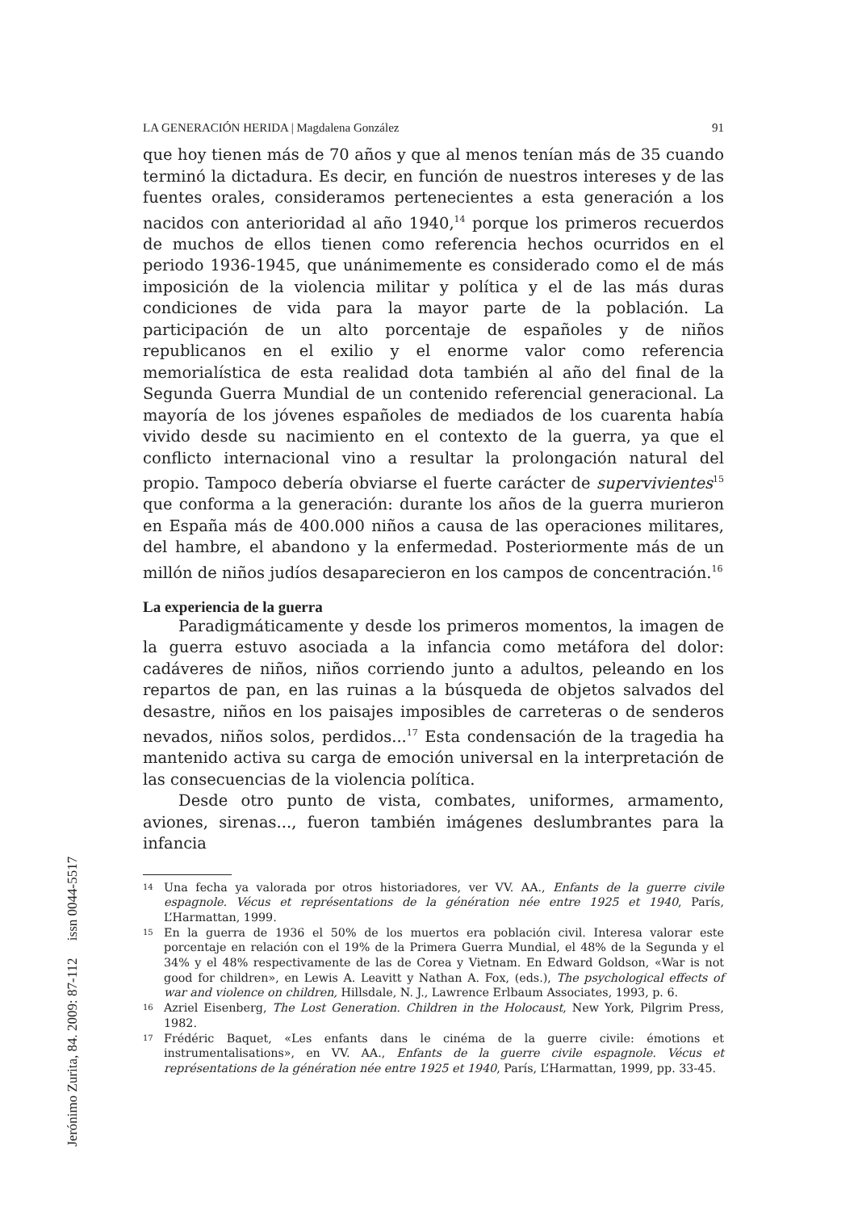LA GENERACIÓN HERIDA | Magdalena González 91
que hoy tienen más de 70 años y que al menos tenían más de 35 cuando terminó la dictadura. Es decir, en función de nuestros intereses y de las fuentes orales, consideramos pertenecientes a esta generación a los nacidos con anterioridad al año 1940,<sup>14</sup> porque los primeros recuerdos de muchos de ellos tienen como referencia hechos ocurridos en el periodo 1936-1945, que unánimemente es considerado como el de más imposición de la violencia militar y política y el de las más duras condiciones de vida para la mayor parte de la población. La participación de un alto porcentaje de españoles y de niños republicanos en el exilio y el enorme valor como referencia memorialística de esta realidad dota también al año del final de la Segunda Guerra Mundial de un contenido referencial generacional. La mayoría de los jóvenes españoles de mediados de los cuarenta había vivido desde su nacimiento en el contexto de la guerra, ya que el conflicto internacional vino a resultar la prolongación natural del propio. Tampoco debería obviarse el fuerte carácter de supervivientes<sup>15</sup> que conforma a la generación: durante los años de la guerra murieron en España más de 400.000 niños a causa de las operaciones militares, del hambre, el abandono y la enfermedad. Posteriormente más de un millón de niños judíos desaparecieron en los campos de concentración.<sup>16</sup>
La experiencia de la guerra
Paradigmáticamente y desde los primeros momentos, la imagen de la guerra estuvo asociada a la infancia como metáfora del dolor: cadáveres de niños, niños corriendo junto a adultos, peleando en los repartos de pan, en las ruinas a la búsqueda de objetos salvados del desastre, niños en los paisajes imposibles de carreteras o de senderos nevados, niños solos, perdidos...<sup>17</sup> Esta condensación de la tragedia ha mantenido activa su carga de emoción universal en la interpretación de las consecuencias de la violencia política.
Desde otro punto de vista, combates, uniformes, armamento, aviones, sirenas..., fueron también imágenes deslumbrantes para la infancia
14 Una fecha ya valorada por otros historiadores, ver VV. AA., Enfants de la guerre civile espagnole. Vécus et représentations de la génération née entre 1925 et 1940, París, L’Harmattan, 1999.
15 En la guerra de 1936 el 50% de los muertos era población civil. Interesa valorar este porcentaje en relación con el 19% de la Primera Guerra Mundial, el 48% de la Segunda y el 34% y el 48% respectivamente de las de Corea y Vietnam. En Edward Goldson, «War is not good for children», en Lewis A. Leavitt y Nathan A. Fox, (eds.), The psychological effects of war and violence on children, Hillsdale, N. J., Lawrence Erlbaum Associates, 1993, p. 6.
16 Azriel Eisenberg, The Lost Generation. Children in the Holocaust, New York, Pilgrim Press, 1982.
17 Frédéric Baquet, «Les enfants dans le cinéma de la guerre civile: émotions et instrumentalisations», en VV. AA., Enfants de la guerre civile espagnole. Vécus et représentations de la génération née entre 1925 et 1940, París, L’Harmattan, 1999, pp. 33-45.
Jerónimo Zurita, 84. 2009: 87-112 issn 0044-5517